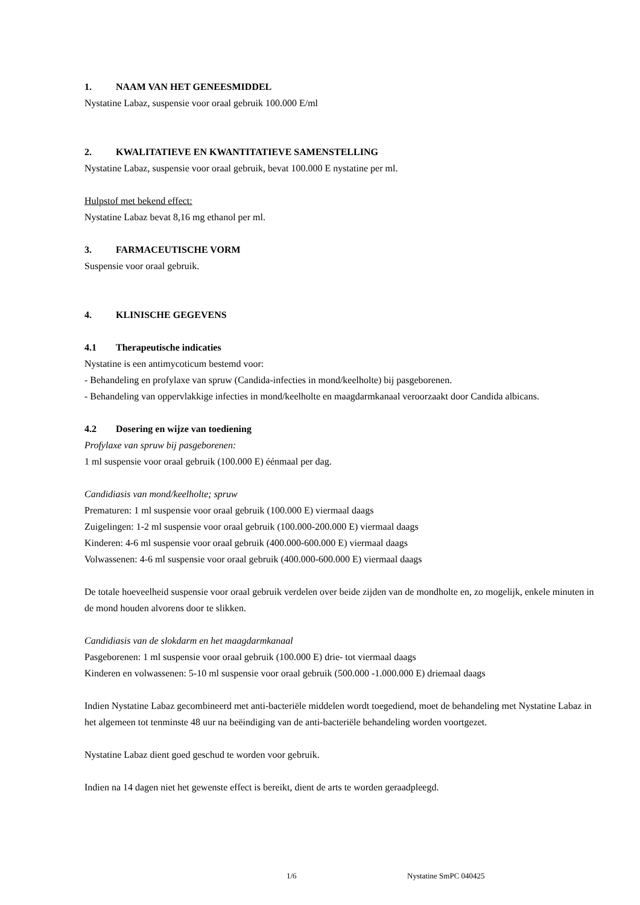1. NAAM VAN HET GENEESMIDDEL
Nystatine Labaz, suspensie voor oraal gebruik 100.000 E/ml
2. KWALITATIEVE EN KWANTITATIEVE SAMENSTELLING
Nystatine Labaz, suspensie voor oraal gebruik, bevat 100.000 E nystatine per ml.
Hulpstof met bekend effect:
Nystatine Labaz bevat 8,16 mg ethanol per ml.
3. FARMACEUTISCHE VORM
Suspensie voor oraal gebruik.
4. KLINISCHE GEGEVENS
4.1 Therapeutische indicaties
Nystatine is een antimycoticum bestemd voor:
- Behandeling en profylaxe van spruw (Candida-infecties in mond/keelholte) bij pasgeborenen.
- Behandeling van oppervlakkige infecties in mond/keelholte en maagdarmkanaal veroorzaakt door Candida albicans.
4.2 Dosering en wijze van toediening
Profylaxe van spruw bij pasgeborenen:
1 ml suspensie voor oraal gebruik (100.000 E) éénmaal per dag.
Candidiasis van mond/keelholte; spruw
Prematuren: 1 ml suspensie voor oraal gebruik (100.000 E) viermaal daags
Zuigelingen: 1-2 ml suspensie voor oraal gebruik (100.000-200.000 E) viermaal daags
Kinderen: 4-6 ml suspensie voor oraal gebruik (400.000-600.000 E) viermaal daags
Volwassenen: 4-6 ml suspensie voor oraal gebruik (400.000-600.000 E) viermaal daags
De totale hoeveelheid suspensie voor oraal gebruik verdelen over beide zijden van de mondholte en, zo mogelijk, enkele minuten in de mond houden alvorens door te slikken.
Candidiasis van de slokdarm en het maagdarmkanaal
Pasgeborenen: 1 ml suspensie voor oraal gebruik (100.000 E) drie- tot viermaal daags
Kinderen en volwassenen: 5-10 ml suspensie voor oraal gebruik (500.000 -1.000.000 E) driemaal daags
Indien Nystatine Labaz gecombineerd met anti-bacteriële middelen wordt toegediend, moet de behandeling met Nystatine Labaz in het algemeen tot tenminste 48 uur na beëindiging van de anti-bacteriële behandeling worden voortgezet.
Nystatine Labaz dient goed geschud te worden voor gebruik.
Indien na 14 dagen niet het gewenste effect is bereikt, dient de arts te worden geraadpleegd.
1/6 Nystatine SmPC 040425